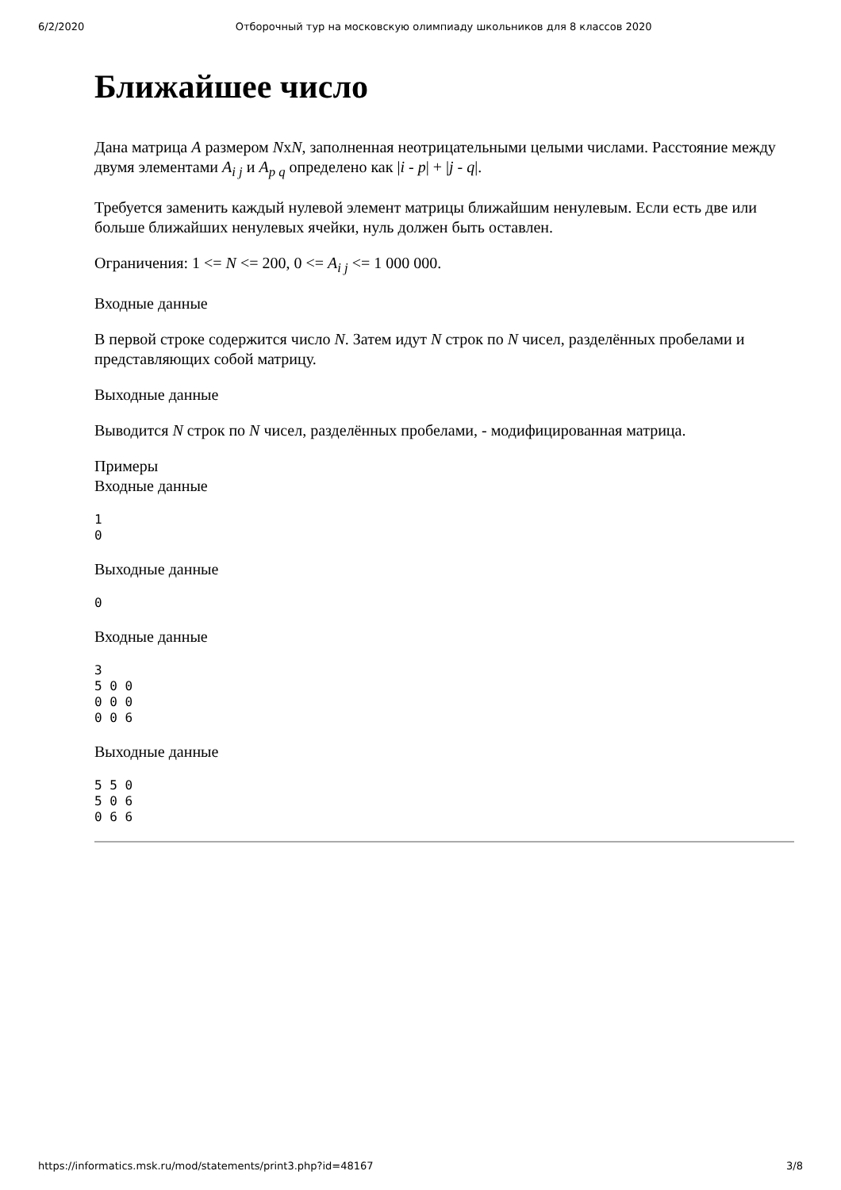6/2/2020 Отборочный тур на московскую олимпиаду школьников для 8 классов 2020
Ближайшее число
Дана матрица A размером NxN, заполненная неотрицательными целыми числами. Расстояние между двумя элементами A<sub>i j</sub> и A<sub>p q</sub> определено как |i - p| + |j - q|.
Требуется заменить каждый нулевой элемент матрицы ближайшим ненулевым. Если есть две или больше ближайших ненулевых ячейки, нуль должен быть оставлен.
Ограничения: 1 <= N <= 200, 0 <= A<sub>i j</sub> <= 1 000 000.
Входные данные
В первой строке содержится число N. Затем идут N строк по N чисел, разделённых пробелами и представляющих собой матрицу.
Выходные данные
Выводится N строк по N чисел, разделённых пробелами, - модифицированная матрица.
Примеры
Входные данные
1
0
Выходные данные
0
Входные данные
3
5 0 0
0 0 0
0 0 6
Выходные данные
5 5 0
5 0 6
0 6 6
https://informatics.msk.ru/mod/statements/print3.php?id=48167 3/8